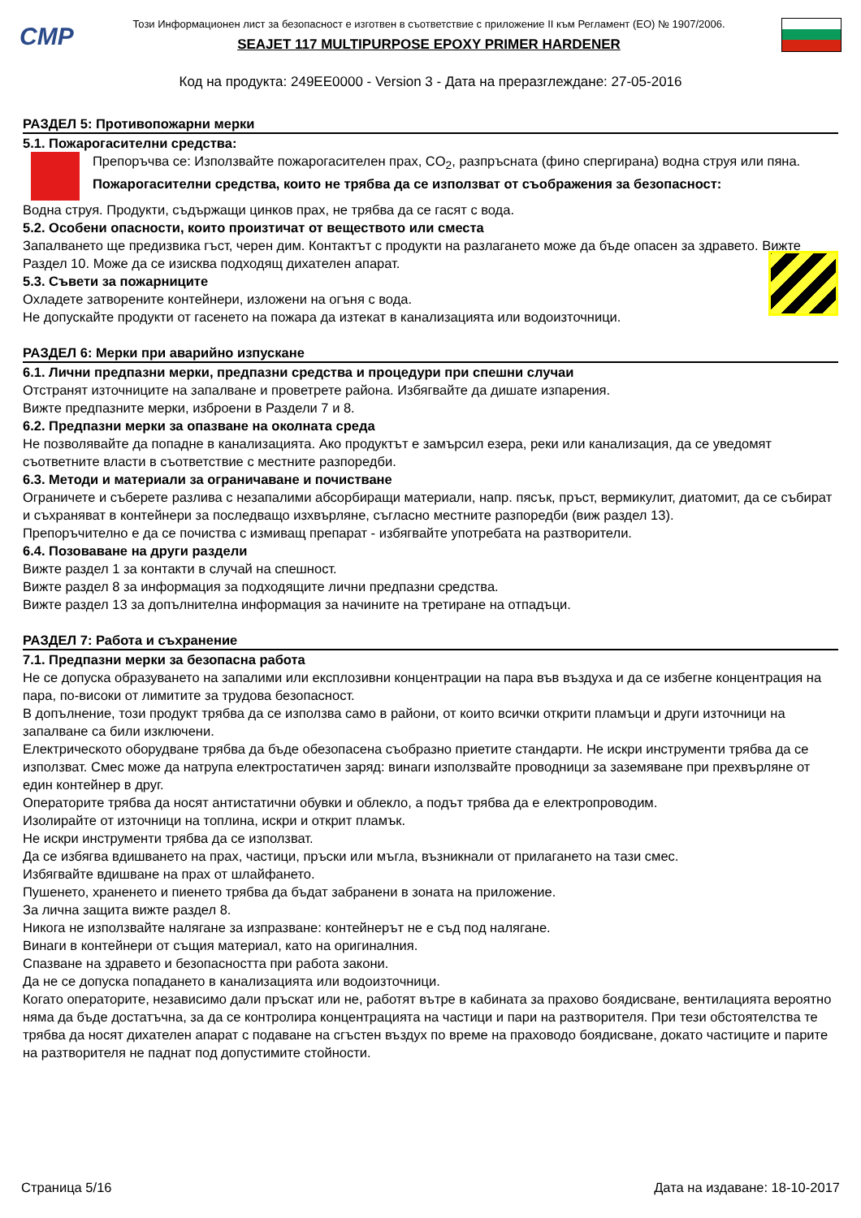CMP
Този Информационен лист за безопасност е изготвен в съответствие с приложение II към Регламент (ЕО) № 1907/2006.
SEAJET 117 MULTIPURPOSE EPOXY PRIMER HARDENER
Код на продукта: 249EE0000 - Version 3 - Дата на преразглеждане: 27-05-2016
РАЗДЕЛ 5: Противопожарни мерки
5.1. Пожарогасителни средства:
Препоръчва се: Използвайте пожарогасителен прах, CO<sub>2</sub>, разпръсната (фино спергирана) водна струя или пяна.
Пожарогасителни средства, които не трябва да се използват от съображения за безопасност:
Водна струя. Продукти, съдържащи цинков прах, не трябва да се гасят с вода.
5.2. Особени опасности, които произтичат от веществото или сместа
Запалването ще предизвика гъст, черен дим. Контактът с продукти на разлагането може да бъде опасен за здравето. Вижте Раздел 10. Може да се изисква подходящ дихателен апарат.
5.3. Съвети за пожарниците
Охладете затворените контейнери, изложени на огъня с вода.
Не допускайте продукти от гасенето на пожара да изтекат в канализацията или водоизточници.
РАЗДЕЛ 6: Мерки при аварийно изпускане
6.1. Лични предпазни мерки, предпазни средства и процедури при спешни случаи
Отстранят източниците на запалване и проветрете района. Избягвайте да дишате изпарения.
Вижте предпазните мерки, изброени в Раздели 7 и 8.
6.2. Предпазни мерки за опазване на околната среда
Не позволявайте да попадне в канализацията. Ако продуктът е замърсил езера, реки или канализация, да се уведомят съответните власти в съответствие с местните разпоредби.
6.3. Методи и материали за ограничаване и почистване
Ограничете и съберете разлива с незапалими абсорбиращи материали, напр. пясък, пръст, вермикулит, диатомит, да се събират и съхраняват в контейнери за последващо изхвърляне, съгласно местните разпоредби (виж раздел 13).
Препоръчително е да се почиства с измиващ препарат - избягвайте употребата на разтворители.
6.4. Позоваване на други раздели
Вижте раздел 1 за контакти в случай на спешност.
Вижте раздел 8 за информация за подходящите лични предпазни средства.
Вижте раздел 13 за допълнителна информация за начините на третиране на отпадъци.
РАЗДЕЛ 7: Работа и съхранение
7.1. Предпазни мерки за безопасна работа
Не се допуска образуването на запалими или експлозивни концентрации на пара във въздуха и да се избегне концентрация на пара, по-високи от лимитите за трудова безопасност.
В допълнение, този продукт трябва да се използва само в райони, от които всички открити пламъци и други източници на запалване са били изключени.
Електрическото оборудване трябва да бъде обезопасена съобразно приетите стандарти. Не искри инструменти трябва да се използват. Смес може да натрупа електростатичен заряд: винаги използвайте проводници за заземяване при прехвърляне от един контейнер в друг.
Операторите трябва да носят антистатични обувки и облекло, а подът трябва да е електропроводим.
Изолирайте от източници на топлина, искри и открит пламък.
Не искри инструменти трябва да се използват.
Да се избягва вдишването на прах, частици, пръски или мъгла, възникнали от прилагането на тази смес.
Избягвайте вдишване на прах от шлайфането.
Пушенето, храненето и пиенето трябва да бъдат забранени в зоната на приложение.
За лична защита вижте раздел 8.
Никога не използвайте налягане за изпразване: контейнерът не е съд под налягане.
Винаги в контейнери от същия материал, като на оригиналния.
Спазване на здравето и безопасността при работа закони.
Да не се допуска попадането в канализацията или водоизточници.
Когато операторите, независимо дали пръскат или не, работят вътре в кабината за прахово боядисване, вентилацията вероятно няма да бъде достатъчна, за да се контролира концентрацията на частици и пари на разтворителя. При тези обстоятелства те трябва да носят дихателен апарат с подаване на сгъстен въздух по време на праховодо боядисване, докато частиците и парите на разтворителя не паднат под допустимите стойности.
Страница 5/16 Дата на издаване: 18-10-2017